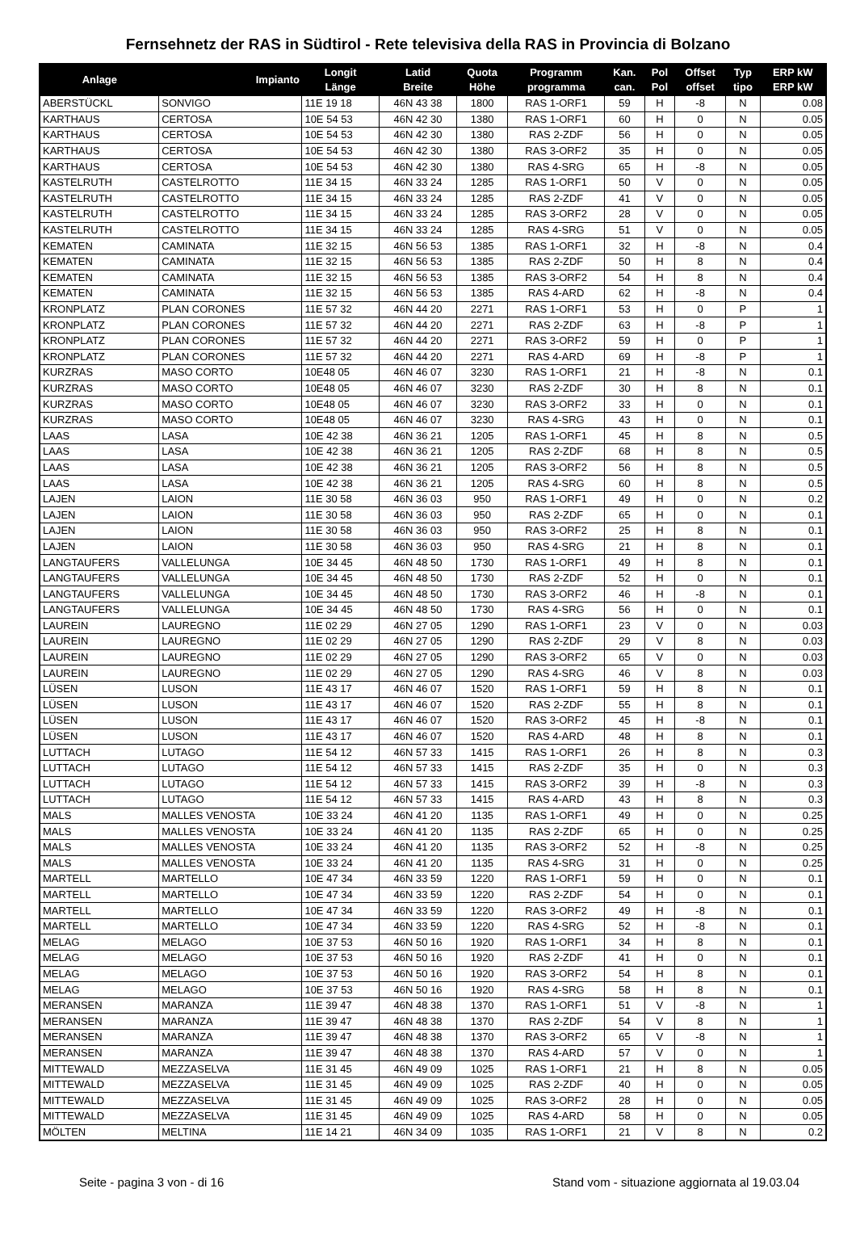Fernsehnetz der RAS in Südtirol - Rete televisiva della RAS in Provincia di Bolzano
| Anlage | Impianto | Longit Länge | Latid Breite | Quota Höhe | Programm programma | Kan. can. | Pol Pol | Offset offset | Typ tipo | ERP kW ERP kW |
| --- | --- | --- | --- | --- | --- | --- | --- | --- | --- | --- |
| ABERSTÜCKL | SONVIGO | 11E 19 18 | 46N 43 38 | 1800 | RAS 1-ORF1 | 59 | H | -8 | N | 0.08 |
| KARTHAUS | CERTOSA | 10E 54 53 | 46N 42 30 | 1380 | RAS 1-ORF1 | 60 | H | 0 | N | 0.05 |
| KARTHAUS | CERTOSA | 10E 54 53 | 46N 42 30 | 1380 | RAS 2-ZDF | 56 | H | 0 | N | 0.05 |
| KARTHAUS | CERTOSA | 10E 54 53 | 46N 42 30 | 1380 | RAS 3-ORF2 | 35 | H | 0 | N | 0.05 |
| KARTHAUS | CERTOSA | 10E 54 53 | 46N 42 30 | 1380 | RAS 4-SRG | 65 | H | -8 | N | 0.05 |
| KASTELRUTH | CASTELROTTO | 11E 34 15 | 46N 33 24 | 1285 | RAS 1-ORF1 | 50 | V | 0 | N | 0.05 |
| KASTELRUTH | CASTELROTTO | 11E 34 15 | 46N 33 24 | 1285 | RAS 2-ZDF | 41 | V | 0 | N | 0.05 |
| KASTELRUTH | CASTELROTTO | 11E 34 15 | 46N 33 24 | 1285 | RAS 3-ORF2 | 28 | V | 0 | N | 0.05 |
| KASTELRUTH | CASTELROTTO | 11E 34 15 | 46N 33 24 | 1285 | RAS 4-SRG | 51 | V | 0 | N | 0.05 |
| KEMATEN | CAMINATA | 11E 32 15 | 46N 56 53 | 1385 | RAS 1-ORF1 | 32 | H | -8 | N | 0.4 |
| KEMATEN | CAMINATA | 11E 32 15 | 46N 56 53 | 1385 | RAS 2-ZDF | 50 | H | 8 | N | 0.4 |
| KEMATEN | CAMINATA | 11E 32 15 | 46N 56 53 | 1385 | RAS 3-ORF2 | 54 | H | 8 | N | 0.4 |
| KEMATEN | CAMINATA | 11E 32 15 | 46N 56 53 | 1385 | RAS 4-ARD | 62 | H | -8 | N | 0.4 |
| KRONPLATZ | PLAN CORONES | 11E 57 32 | 46N 44 20 | 2271 | RAS 1-ORF1 | 53 | H | 0 | P | 1 |
| KRONPLATZ | PLAN CORONES | 11E 57 32 | 46N 44 20 | 2271 | RAS 2-ZDF | 63 | H | -8 | P | 1 |
| KRONPLATZ | PLAN CORONES | 11E 57 32 | 46N 44 20 | 2271 | RAS 3-ORF2 | 59 | H | 0 | P | 1 |
| KRONPLATZ | PLAN CORONES | 11E 57 32 | 46N 44 20 | 2271 | RAS 4-ARD | 69 | H | -8 | P | 1 |
| KURZRAS | MASO CORTO | 10E48 05 | 46N 46 07 | 3230 | RAS 1-ORF1 | 21 | H | -8 | N | 0.1 |
| KURZRAS | MASO CORTO | 10E48 05 | 46N 46 07 | 3230 | RAS 2-ZDF | 30 | H | 8 | N | 0.1 |
| KURZRAS | MASO CORTO | 10E48 05 | 46N 46 07 | 3230 | RAS 3-ORF2 | 33 | H | 0 | N | 0.1 |
| KURZRAS | MASO CORTO | 10E48 05 | 46N 46 07 | 3230 | RAS 4-SRG | 43 | H | 0 | N | 0.1 |
| LAAS | LASA | 10E 42 38 | 46N 36 21 | 1205 | RAS 1-ORF1 | 45 | H | 8 | N | 0.5 |
| LAAS | LASA | 10E 42 38 | 46N 36 21 | 1205 | RAS 2-ZDF | 68 | H | 8 | N | 0.5 |
| LAAS | LASA | 10E 42 38 | 46N 36 21 | 1205 | RAS 3-ORF2 | 56 | H | 8 | N | 0.5 |
| LAAS | LASA | 10E 42 38 | 46N 36 21 | 1205 | RAS 4-SRG | 60 | H | 8 | N | 0.5 |
| LAJEN | LAION | 11E 30 58 | 46N 36 03 | 950 | RAS 1-ORF1 | 49 | H | 0 | N | 0.2 |
| LAJEN | LAION | 11E 30 58 | 46N 36 03 | 950 | RAS 2-ZDF | 65 | H | 0 | N | 0.1 |
| LAJEN | LAION | 11E 30 58 | 46N 36 03 | 950 | RAS 3-ORF2 | 25 | H | 8 | N | 0.1 |
| LAJEN | LAION | 11E 30 58 | 46N 36 03 | 950 | RAS 4-SRG | 21 | H | 8 | N | 0.1 |
| LANGTAUFERS | VALLELUNGA | 10E 34 45 | 46N 48 50 | 1730 | RAS 1-ORF1 | 49 | H | 8 | N | 0.1 |
| LANGTAUFERS | VALLELUNGA | 10E 34 45 | 46N 48 50 | 1730 | RAS 2-ZDF | 52 | H | 0 | N | 0.1 |
| LANGTAUFERS | VALLELUNGA | 10E 34 45 | 46N 48 50 | 1730 | RAS 3-ORF2 | 46 | H | -8 | N | 0.1 |
| LANGTAUFERS | VALLELUNGA | 10E 34 45 | 46N 48 50 | 1730 | RAS 4-SRG | 56 | H | 0 | N | 0.1 |
| LAUREIN | LAUREGNO | 11E 02 29 | 46N 27 05 | 1290 | RAS 1-ORF1 | 23 | V | 0 | N | 0.03 |
| LAUREIN | LAUREGNO | 11E 02 29 | 46N 27 05 | 1290 | RAS 2-ZDF | 29 | V | 8 | N | 0.03 |
| LAUREIN | LAUREGNO | 11E 02 29 | 46N 27 05 | 1290 | RAS 3-ORF2 | 65 | V | 0 | N | 0.03 |
| LAUREIN | LAUREGNO | 11E 02 29 | 46N 27 05 | 1290 | RAS 4-SRG | 46 | V | 8 | N | 0.03 |
| LÜSEN | LUSON | 11E 43 17 | 46N 46 07 | 1520 | RAS 1-ORF1 | 59 | H | 8 | N | 0.1 |
| LÜSEN | LUSON | 11E 43 17 | 46N 46 07 | 1520 | RAS 2-ZDF | 55 | H | 8 | N | 0.1 |
| LÜSEN | LUSON | 11E 43 17 | 46N 46 07 | 1520 | RAS 3-ORF2 | 45 | H | -8 | N | 0.1 |
| LÜSEN | LUSON | 11E 43 17 | 46N 46 07 | 1520 | RAS 4-ARD | 48 | H | 8 | N | 0.1 |
| LUTTACH | LUTAGO | 11E 54 12 | 46N 57 33 | 1415 | RAS 1-ORF1 | 26 | H | 8 | N | 0.3 |
| LUTTACH | LUTAGO | 11E 54 12 | 46N 57 33 | 1415 | RAS 2-ZDF | 35 | H | 0 | N | 0.3 |
| LUTTACH | LUTAGO | 11E 54 12 | 46N 57 33 | 1415 | RAS 3-ORF2 | 39 | H | -8 | N | 0.3 |
| LUTTACH | LUTAGO | 11E 54 12 | 46N 57 33 | 1415 | RAS 4-ARD | 43 | H | 8 | N | 0.3 |
| MALS | MALLES VENOSTA | 10E 33 24 | 46N 41 20 | 1135 | RAS 1-ORF1 | 49 | H | 0 | N | 0.25 |
| MALS | MALLES VENOSTA | 10E 33 24 | 46N 41 20 | 1135 | RAS 2-ZDF | 65 | H | 0 | N | 0.25 |
| MALS | MALLES VENOSTA | 10E 33 24 | 46N 41 20 | 1135 | RAS 3-ORF2 | 52 | H | -8 | N | 0.25 |
| MALS | MALLES VENOSTA | 10E 33 24 | 46N 41 20 | 1135 | RAS 4-SRG | 31 | H | 0 | N | 0.25 |
| MARTELL | MARTELLO | 10E 47 34 | 46N 33 59 | 1220 | RAS 1-ORF1 | 59 | H | 0 | N | 0.1 |
| MARTELL | MARTELLO | 10E 47 34 | 46N 33 59 | 1220 | RAS 2-ZDF | 54 | H | 0 | N | 0.1 |
| MARTELL | MARTELLO | 10E 47 34 | 46N 33 59 | 1220 | RAS 3-ORF2 | 49 | H | -8 | N | 0.1 |
| MARTELL | MARTELLO | 10E 47 34 | 46N 33 59 | 1220 | RAS 4-SRG | 52 | H | -8 | N | 0.1 |
| MELAG | MELAGO | 10E 37 53 | 46N 50 16 | 1920 | RAS 1-ORF1 | 34 | H | 8 | N | 0.1 |
| MELAG | MELAGO | 10E 37 53 | 46N 50 16 | 1920 | RAS 2-ZDF | 41 | H | 0 | N | 0.1 |
| MELAG | MELAGO | 10E 37 53 | 46N 50 16 | 1920 | RAS 3-ORF2 | 54 | H | 8 | N | 0.1 |
| MELAG | MELAGO | 10E 37 53 | 46N 50 16 | 1920 | RAS 4-SRG | 58 | H | 8 | N | 0.1 |
| MERANSEN | MARANZA | 11E 39 47 | 46N 48 38 | 1370 | RAS 1-ORF1 | 51 | V | -8 | N | 1 |
| MERANSEN | MARANZA | 11E 39 47 | 46N 48 38 | 1370 | RAS 2-ZDF | 54 | V | 8 | N | 1 |
| MERANSEN | MARANZA | 11E 39 47 | 46N 48 38 | 1370 | RAS 3-ORF2 | 65 | V | -8 | N | 1 |
| MERANSEN | MARANZA | 11E 39 47 | 46N 48 38 | 1370 | RAS 4-ARD | 57 | V | 0 | N | 1 |
| MITTEWALD | MEZZASELVA | 11E 31 45 | 46N 49 09 | 1025 | RAS 1-ORF1 | 21 | H | 8 | N | 0.05 |
| MITTEWALD | MEZZASELVA | 11E 31 45 | 46N 49 09 | 1025 | RAS 2-ZDF | 40 | H | 0 | N | 0.05 |
| MITTEWALD | MEZZASELVA | 11E 31 45 | 46N 49 09 | 1025 | RAS 3-ORF2 | 28 | H | 0 | N | 0.05 |
| MITTEWALD | MEZZASELVA | 11E 31 45 | 46N 49 09 | 1025 | RAS 4-ARD | 58 | H | 0 | N | 0.05 |
| MÖLTEN | MELTINA | 11E 14 21 | 46N 34 09 | 1035 | RAS 1-ORF1 | 21 | V | 8 | N | 0.2 |
Seite - pagina 3 von - di 16 Stand vom - situazione aggiornata al 19.03.04